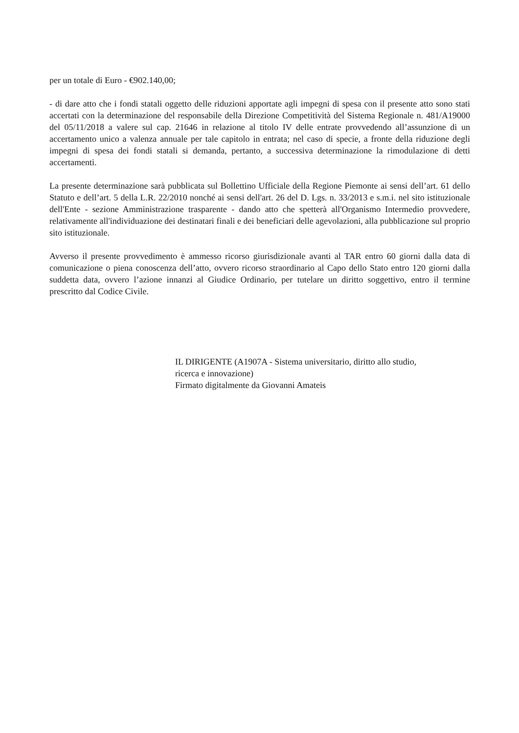per un totale di Euro - €902.140,00;
- di dare atto che i fondi statali oggetto delle riduzioni apportate agli impegni di spesa con il presente atto sono stati accertati con la determinazione del responsabile della Direzione Competitività del Sistema Regionale n. 481/A19000 del 05/11/2018 a valere sul cap. 21646 in relazione al titolo IV delle entrate provvedendo all’assunzione di un accertamento unico a valenza annuale per tale capitolo in entrata; nel caso di specie, a fronte della riduzione degli impegni di spesa dei fondi statali si demanda, pertanto, a successiva determinazione la rimodulazione di detti accertamenti.
La presente determinazione sarà pubblicata sul Bollettino Ufficiale della Regione Piemonte ai sensi dell’art. 61 dello Statuto e dell’art. 5 della L.R. 22/2010 nonché ai sensi dell'art. 26 del D. Lgs. n. 33/2013 e s.m.i. nel sito istituzionale dell'Ente - sezione Amministrazione trasparente - dando atto che spetterà all'Organismo Intermedio provvedere, relativamente all'individuazione dei destinatari finali e dei beneficiari delle agevolazioni, alla pubblicazione sul proprio sito istituzionale.
Avverso il presente provvedimento è ammesso ricorso giurisdizionale avanti al TAR entro 60 giorni dalla data di comunicazione o piena conoscenza dell’atto, ovvero ricorso straordinario al Capo dello Stato entro 120 giorni dalla suddetta data, ovvero l’azione innanzi al Giudice Ordinario, per tutelare un diritto soggettivo, entro il termine prescritto dal Codice Civile.
IL DIRIGENTE (A1907A - Sistema universitario, diritto allo studio,
ricerca e innovazione)
Firmato digitalmente da Giovanni Amateis